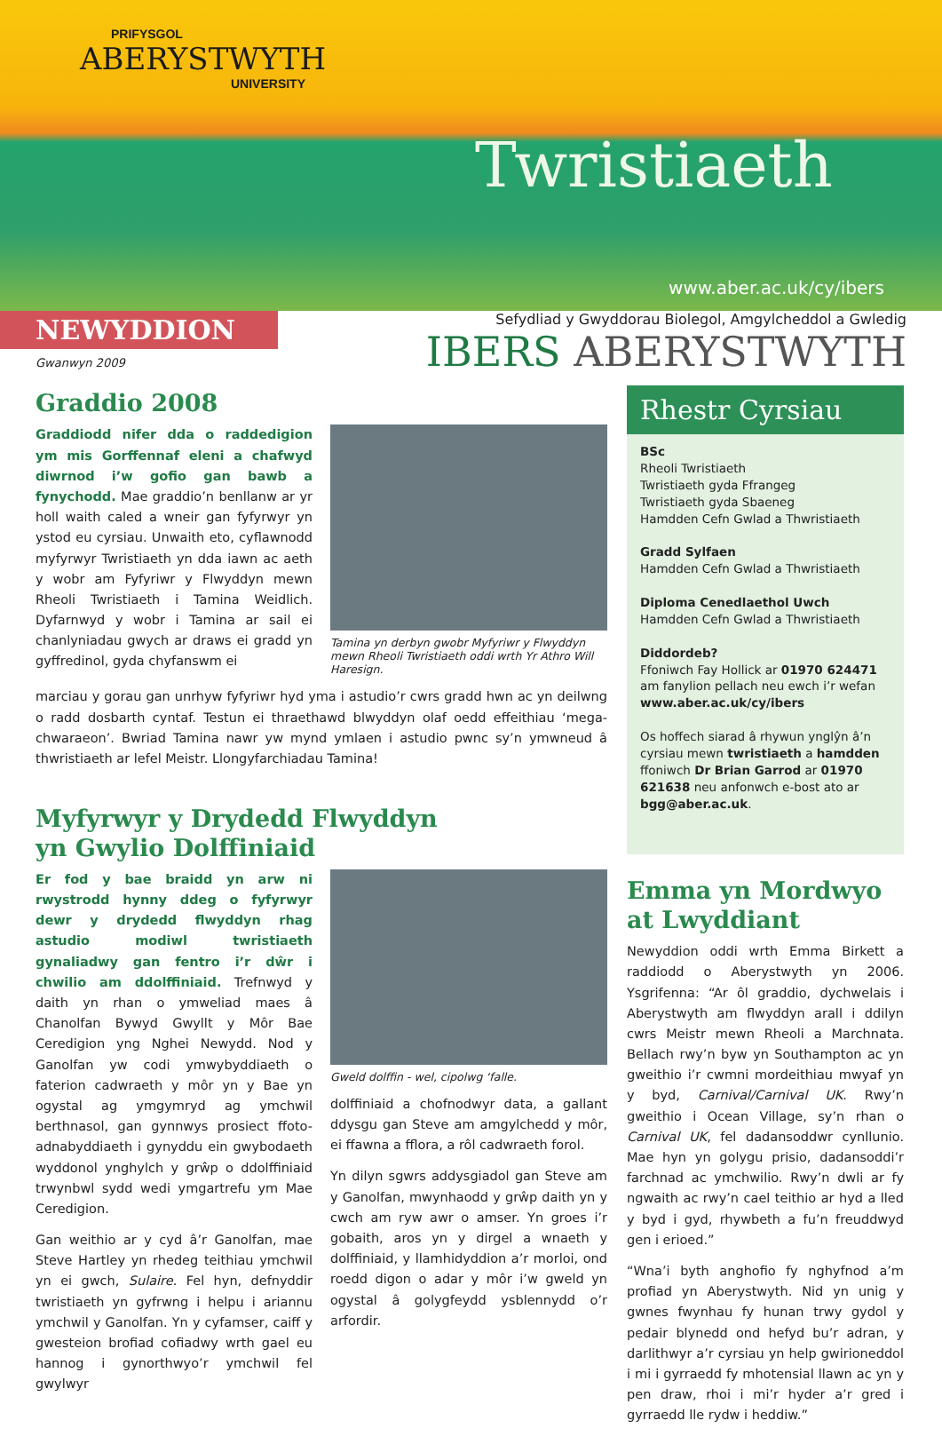PRIFYSGOL
ABERYSTWYTH
UNIVERSITY
Twristiaeth
www.aber.ac.uk/cy/ibers
NEWYDDION
Gwanwyn 2009
Sefydliad y Gwyddorau Biolegol, Amgylcheddol a Gwledig
IBERS ABERYSTWYTH
Graddio 2008
Graddiodd nifer dda o raddedigion ym mis Gorffennaf eleni a chafwyd diwrnod i’w gofio gan bawb a fynychodd. Mae graddio’n benllanw ar yr holl waith caled a wneir gan fyfyrwyr yn ystod eu cyrsiau. Unwaith eto, cyflawnodd myfyrwyr Twristiaeth yn dda iawn ac aeth y wobr am Fyfyriwr y Flwyddyn mewn Rheoli Twristiaeth i Tamina Weidlich. Dyfarnwyd y wobr i Tamina ar sail ei chanlyniadau gwych ar draws ei gradd yn gyffredinol, gyda chyfanswm ei
Tamina yn derbyn gwobr Myfyriwr y Flwyddyn mewn Rheoli Twristiaeth oddi wrth Yr Athro Will Haresign.
marciau y gorau gan unrhyw fyfyriwr hyd yma i astudio’r cwrs gradd hwn ac yn deilwng o radd dosbarth cyntaf. Testun ei thraethawd blwyddyn olaf oedd effeithiau ‘mega-chwaraeon’. Bwriad Tamina nawr yw mynd ymlaen i astudio pwnc sy’n ymwneud â thwristiaeth ar lefel Meistr. Llongyfarchiadau Tamina!
Myfyrwyr y Drydedd Flwyddyn
yn Gwylio Dolffiniaid
Er fod y bae braidd yn arw ni rwystrodd hynny ddeg o fyfyrwyr dewr y drydedd flwyddyn rhag astudio modiwl twristiaeth gynaliadwy gan fentro i’r dŵr i chwilio am ddolffiniaid. Trefnwyd y daith yn rhan o ymweliad maes â Chanolfan Bywyd Gwyllt y Môr Bae Ceredigion yng Nghei Newydd. Nod y Ganolfan yw codi ymwybyddiaeth o faterion cadwraeth y môr yn y Bae yn ogystal ag ymgymryd ag ymchwil berthnasol, gan gynnwys prosiect ffoto-adnabyddiaeth i gynyddu ein gwybodaeth wyddonol ynghylch y grŵp o ddolffiniaid trwynbwl sydd wedi ymgartrefu ym Mae Ceredigion.
Gan weithio ar y cyd â’r Ganolfan, mae Steve Hartley yn rhedeg teithiau ymchwil yn ei gwch, Sulaire. Fel hyn, defnyddir twristiaeth yn gyfrwng i helpu i ariannu ymchwil y Ganolfan. Yn y cyfamser, caiff y gwesteion brofiad cofiadwy wrth gael eu hannog i gynorthwyo’r ymchwil fel gwylwyr
Gweld dolffin - wel, cipolwg ‘falle.
dolffiniaid a chofnodwyr data, a gallant ddysgu gan Steve am amgylchedd y môr, ei ffawna a fflora, a rôl cadwraeth forol.
Yn dilyn sgwrs addysgiadol gan Steve am y Ganolfan, mwynhaodd y grŵp daith yn y cwch am ryw awr o amser. Yn groes i’r gobaith, aros yn y dirgel a wnaeth y dolffiniaid, y llamhidyddion a’r morloi, ond roedd digon o adar y môr i’w gweld yn ogystal â golygfeydd ysblennydd o’r arfordir.
Rhestr Cyrsiau
BSc
Rheoli Twristiaeth
Twristiaeth gyda Ffrangeg
Twristiaeth gyda Sbaeneg
Hamdden Cefn Gwlad a Thwristiaeth
Gradd Sylfaen
Hamdden Cefn Gwlad a Thwristiaeth
Diploma Cenedlaethol Uwch
Hamdden Cefn Gwlad a Thwristiaeth
Diddordeb?
Ffoniwch Fay Hollick ar 01970 624471 am fanylion pellach neu ewch i’r wefan www.aber.ac.uk/cy/ibers
Os hoffech siarad â rhywun ynglŷn â’n cyrsiau mewn twristiaeth a hamdden ffoniwch Dr Brian Garrod ar 01970 621638 neu anfonwch e-bost ato ar bgg@aber.ac.uk.
Emma yn Mordwyo
at Lwyddiant
Newyddion oddi wrth Emma Birkett a raddiodd o Aberystwyth yn 2006. Ysgrifenna: “Ar ôl graddio, dychwelais i Aberystwyth am flwyddyn arall i ddilyn cwrs Meistr mewn Rheoli a Marchnata. Bellach rwy’n byw yn Southampton ac yn gweithio i’r cwmni mordeithiau mwyaf yn y byd, Carnival/Carnival UK. Rwy’n gweithio i Ocean Village, sy’n rhan o Carnival UK, fel dadansoddwr cynllunio. Mae hyn yn golygu prisio, dadansoddi’r farchnad ac ymchwilio. Rwy’n dwli ar fy ngwaith ac rwy’n cael teithio ar hyd a lled y byd i gyd, rhywbeth a fu’n freuddwyd gen i erioed.”
“Wna’i byth anghofio fy nghyfnod a’m profiad yn Aberystwyth. Nid yn unig y gwnes fwynhau fy hunan trwy gydol y pedair blynedd ond hefyd bu’r adran, y darlithwyr a’r cyrsiau yn help gwirioneddol i mi i gyrraedd fy mhotensial llawn ac yn y pen draw, rhoi i mi’r hyder a’r gred i gyrraedd lle rydw i heddiw.”